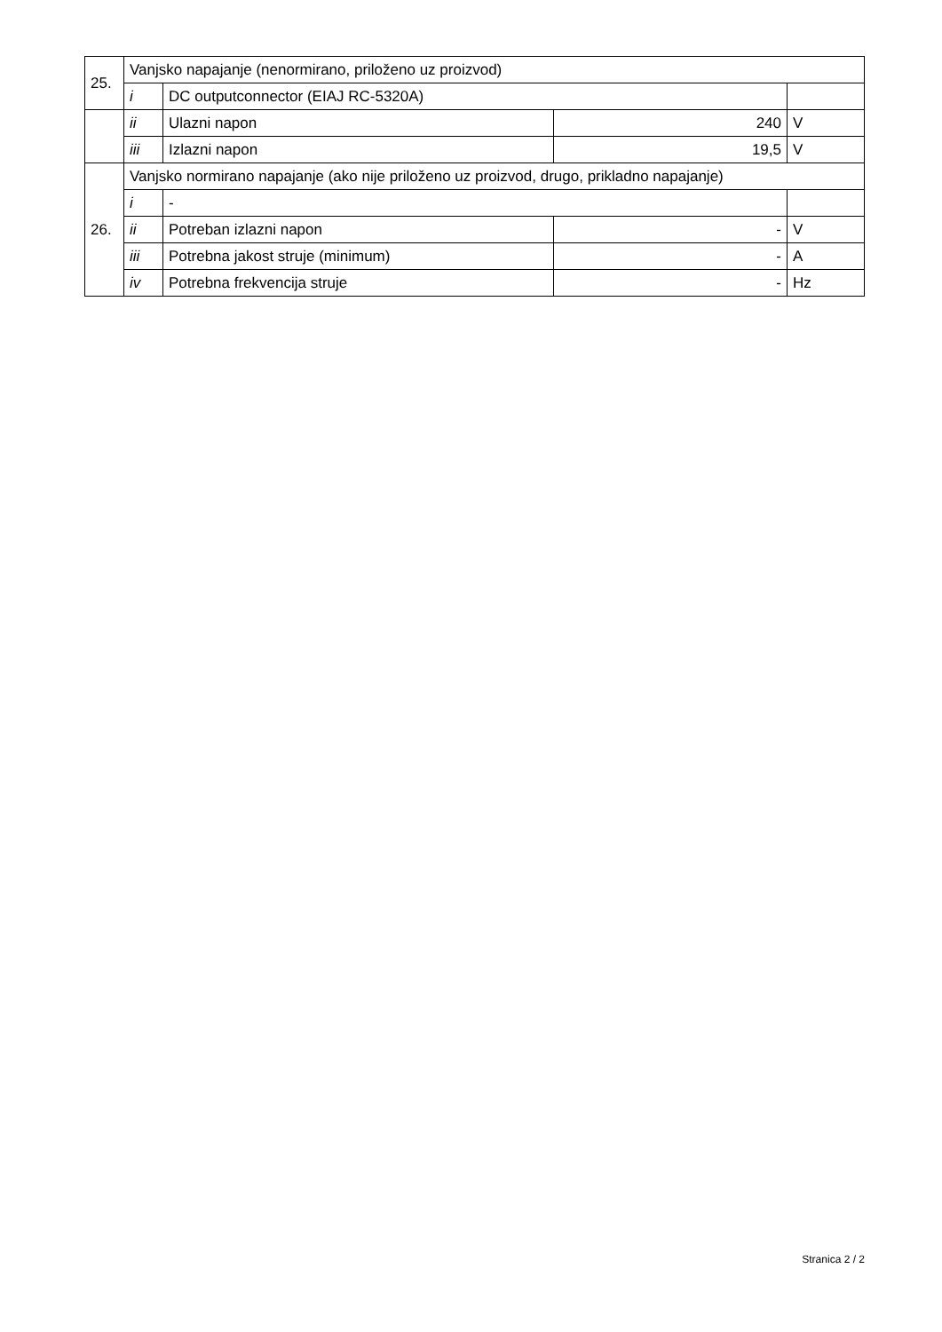| 25. | Vanjsko napajanje (nenormirano, priloženo uz proizvod) | | | |
| | i | DC outputconnector (EIAJ RC-5320A) | | |
| | ii | Ulazni napon | 240 | V |
| | iii | Izlazni napon | 19,5 | V |
| 26. | Vanjsko normirano napajanje (ako nije priloženo uz proizvod, drugo, prikladno napajanje) | | | |
| | i | - | | |
| | ii | Potreban izlazni napon | - | V |
| | iii | Potrebna jakost struje (minimum) | - | A |
| | iv | Potrebna frekvencija struje | - | Hz |
Stranica 2 / 2